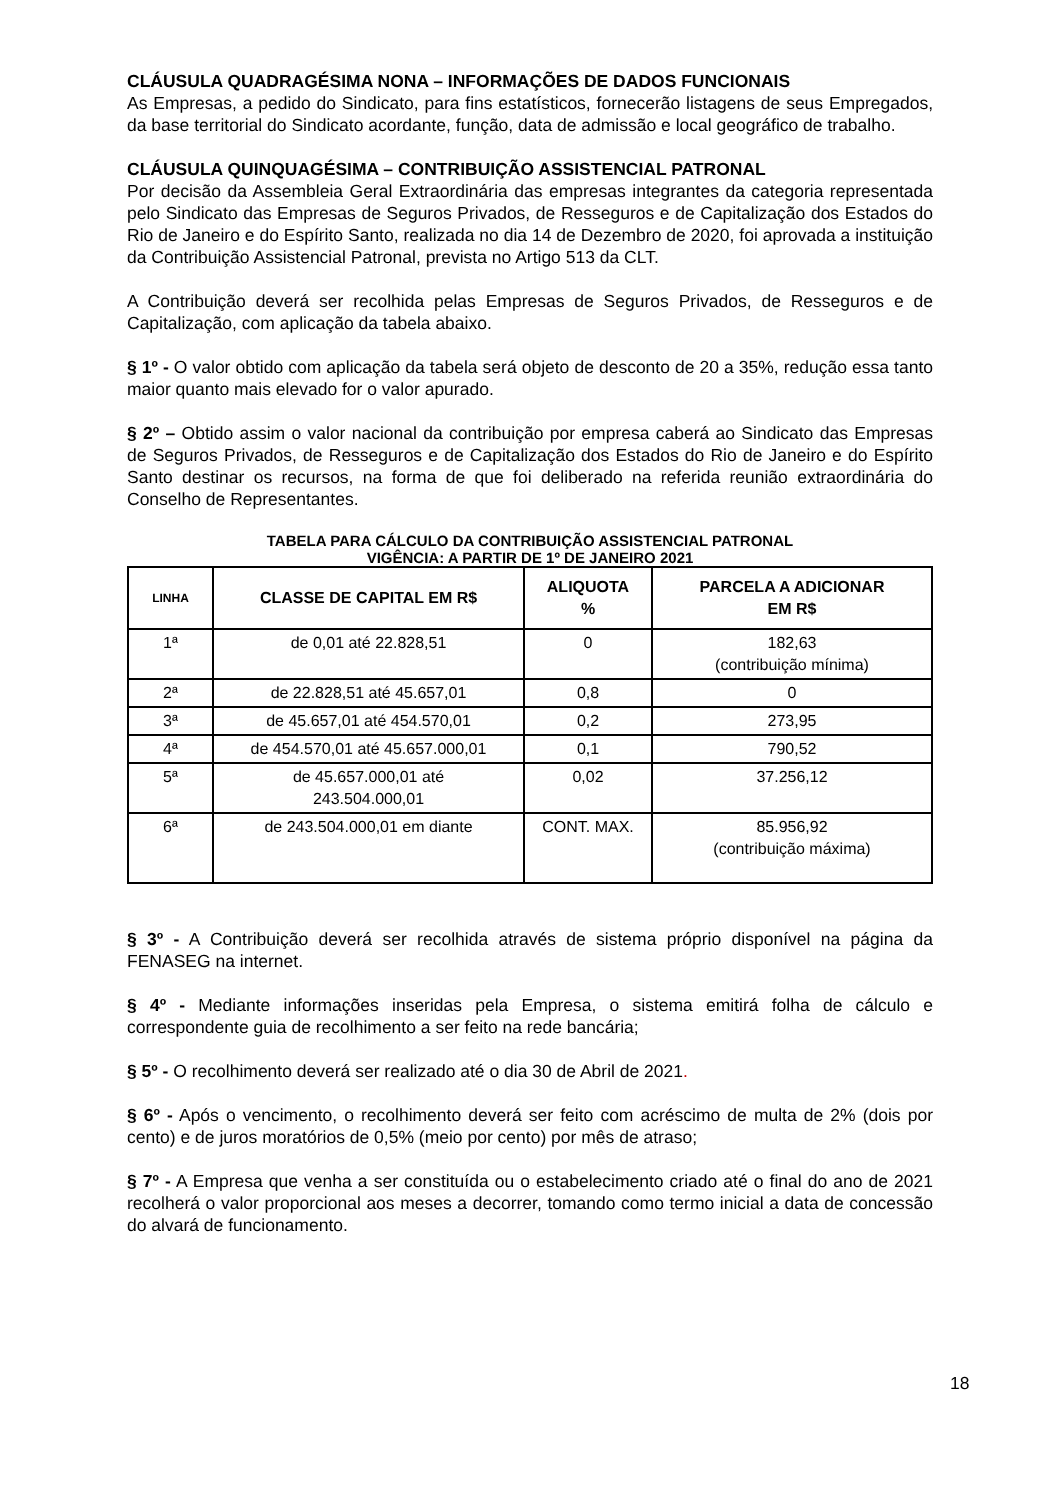CLÁUSULA QUADRAGÉSIMA NONA – INFORMAÇÕES DE DADOS FUNCIONAIS
As Empresas, a pedido do Sindicato, para fins estatísticos, fornecerão listagens de seus Empregados, da base territorial do Sindicato acordante, função, data de admissão e local geográfico de trabalho.
CLÁUSULA QUINQUAGÉSIMA – CONTRIBUIÇÃO ASSISTENCIAL PATRONAL
Por decisão da Assembleia Geral Extraordinária das empresas integrantes da categoria representada pelo Sindicato das Empresas de Seguros Privados, de Resseguros e de Capitalização dos Estados do Rio de Janeiro e do Espírito Santo, realizada no dia 14 de Dezembro de 2020, foi aprovada a instituição da Contribuição Assistencial Patronal, prevista no Artigo 513 da CLT.
A Contribuição deverá ser recolhida pelas Empresas de Seguros Privados, de Resseguros e de Capitalização, com aplicação da tabela abaixo.
§ 1º - O valor obtido com aplicação da tabela será objeto de desconto de 20 a 35%, redução essa tanto maior quanto mais elevado for o valor apurado.
§ 2º – Obtido assim o valor nacional da contribuição por empresa caberá ao Sindicato das Empresas de Seguros Privados, de Resseguros e de Capitalização dos Estados do Rio de Janeiro e do Espírito Santo destinar os recursos, na forma de que foi deliberado na referida reunião extraordinária do Conselho de Representantes.
TABELA PARA CÁLCULO DA CONTRIBUIÇÃO ASSISTENCIAL PATRONAL
VIGÊNCIA: A PARTIR DE 1º DE JANEIRO 2021
| LINHA | CLASSE DE CAPITAL EM R$ | ALIQUOTA % | PARCELA A ADICIONAR EM R$ |
| --- | --- | --- | --- |
| 1ª | de 0,01 até 22.828,51 | 0 | 182,63 (contribuição mínima) |
| 2ª | de 22.828,51 até 45.657,01 | 0,8 | 0 |
| 3ª | de 45.657,01 até 454.570,01 | 0,2 | 273,95 |
| 4ª | de 454.570,01 até 45.657.000,01 | 0,1 | 790,52 |
| 5ª | de 45.657.000,01 até 243.504.000,01 | 0,02 | 37.256,12 |
| 6ª | de 243.504.000,01 em diante | CONT. MAX. | 85.956,92 (contribuição máxima) |
§ 3º - A Contribuição deverá ser recolhida através de sistema próprio disponível na página da FENASEG na internet.
§ 4º - Mediante informações inseridas pela Empresa, o sistema emitirá folha de cálculo e correspondente guia de recolhimento a ser feito na rede bancária;
§ 5º - O recolhimento deverá ser realizado até o dia 30 de Abril de 2021.
§ 6º - Após o vencimento, o recolhimento deverá ser feito com acréscimo de multa de 2% (dois por cento) e de juros moratórios de 0,5% (meio por cento) por mês de atraso;
§ 7º - A Empresa que venha a ser constituída ou o estabelecimento criado até o final do ano de 2021 recolherá o valor proporcional aos meses a decorrer, tomando como termo inicial a data de concessão do alvará de funcionamento.
18